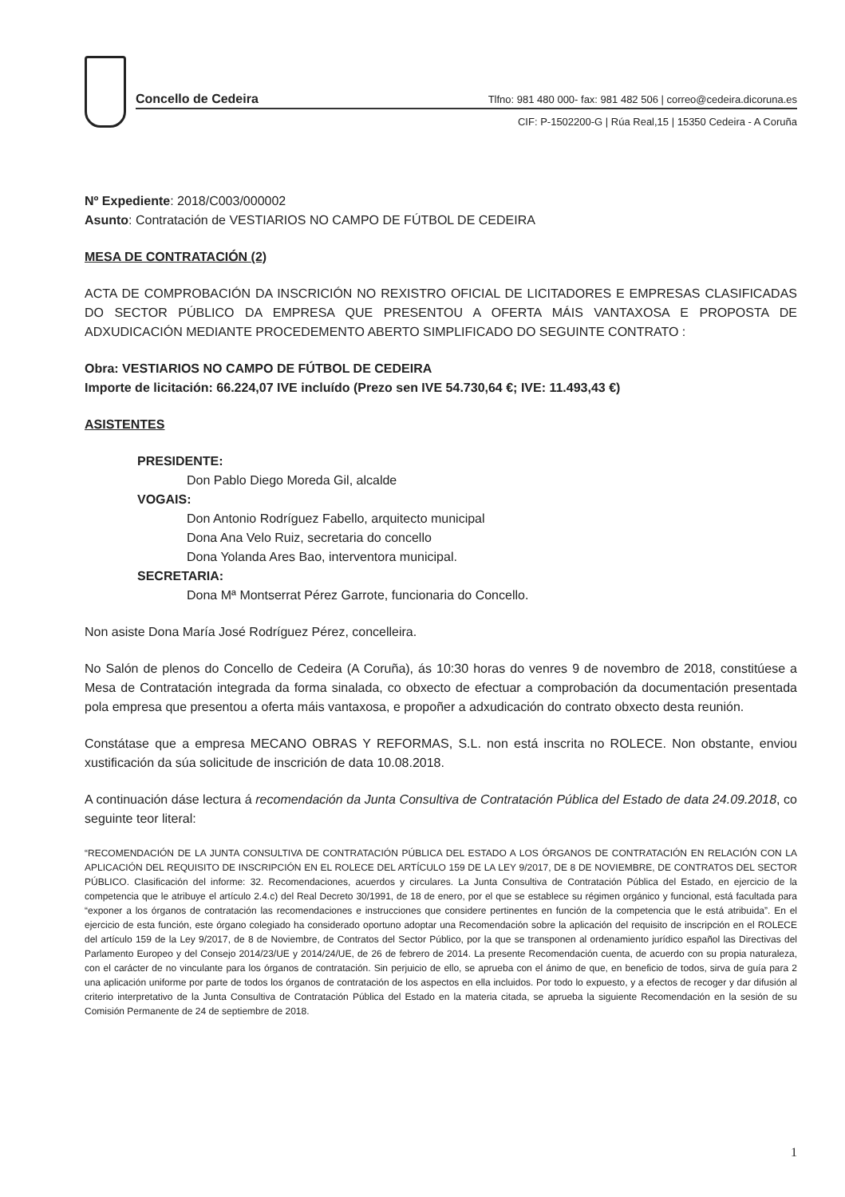Concello de Cedeira Tlfno: 981 480 000- fax: 981 482 506 | correo@cedeira.dicoruna.es
CIF: P-1502200-G | Rúa Real,15 | 15350 Cedeira - A Coruña
Nº Expediente: 2018/C003/000002
Asunto: Contratación de VESTIARIOS NO CAMPO DE FÚTBOL DE CEDEIRA
MESA DE CONTRATACIÓN (2)
ACTA DE COMPROBACIÓN DA INSCRICIÓN NO REXISTRO OFICIAL DE LICITADORES E EMPRESAS CLASIFICADAS DO SECTOR PÚBLICO DA EMPRESA QUE PRESENTOU A OFERTA MÁIS VANTAXOSA E PROPOSTA DE ADXUDICACIÓN MEDIANTE PROCEDEMENTO ABERTO SIMPLIFICADO DO SEGUINTE CONTRATO :
Obra: VESTIARIOS NO CAMPO DE FÚTBOL DE CEDEIRA
Importe de licitación: 66.224,07 IVE incluído (Prezo sen IVE 54.730,64 €; IVE: 11.493,43 €)
ASISTENTES
PRESIDENTE:
Don Pablo Diego Moreda Gil, alcalde
VOGAIS:
Don Antonio Rodríguez Fabello, arquitecto municipal
Dona Ana Velo Ruiz, secretaria do concello
Dona Yolanda Ares Bao, interventora municipal.
SECRETARIA:
Dona Mª Montserrat Pérez Garrote, funcionaria do Concello.
Non asiste Dona María José Rodríguez Pérez, concelleira.
No Salón de plenos do Concello de Cedeira (A Coruña), ás 10:30 horas do venres 9 de novembro de 2018, constitúese a Mesa de Contratación integrada da forma sinalada, co obxecto de efectuar a comprobación da documentación presentada pola empresa que presentou a oferta máis vantaxosa, e propoñer a adxudicación do contrato obxecto desta reunión.
Constátase que a empresa MECANO OBRAS Y REFORMAS, S.L. non está inscrita no ROLECE. Non obstante, enviou xustificación da súa solicitude de inscrición de data 10.08.2018.
A continuación dáse lectura á recomendación da Junta Consultiva de Contratación Pública del Estado de data 24.09.2018, co seguinte teor literal:
“RECOMENDACIÓN DE LA JUNTA CONSULTIVA DE CONTRATACIÓN PÚBLICA DEL ESTADO A LOS ÓRGANOS DE CONTRATACIÓN EN RELACIÓN CON LA APLICACIÓN DEL REQUISITO DE INSCRIPCIÓN EN EL ROLECE DEL ARTÍCULO 159 DE LA LEY 9/2017, DE 8 DE NOVIEMBRE, DE CONTRATOS DEL SECTOR PÚBLICO. Clasificación del informe: 32. Recomendaciones, acuerdos y circulares. La Junta Consultiva de Contratación Pública del Estado, en ejercicio de la competencia que le atribuye el artículo 2.4.c) del Real Decreto 30/1991, de 18 de enero, por el que se establece su régimen orgánico y funcional, está facultada para “exponer a los órganos de contratación las recomendaciones e instrucciones que considere pertinentes en función de la competencia que le está atribuida”. En el ejercicio de esta función, este órgano colegiado ha considerado oportuno adoptar una Recomendación sobre la aplicación del requisito de inscripción en el ROLECE del artículo 159 de la Ley 9/2017, de 8 de Noviembre, de Contratos del Sector Público, por la que se transponen al ordenamiento jurídico español las Directivas del Parlamento Europeo y del Consejo 2014/23/UE y 2014/24/UE, de 26 de febrero de 2014. La presente Recomendación cuenta, de acuerdo con su propia naturaleza, con el carácter de no vinculante para los órganos de contratación. Sin perjuicio de ello, se aprueba con el ánimo de que, en beneficio de todos, sirva de guía para 2 una aplicación uniforme por parte de todos los órganos de contratación de los aspectos en ella incluidos. Por todo lo expuesto, y a efectos de recoger y dar difusión al criterio interpretativo de la Junta Consultiva de Contratación Pública del Estado en la materia citada, se aprueba la siguiente Recomendación en la sesión de su Comisión Permanente de 24 de septiembre de 2018.
1